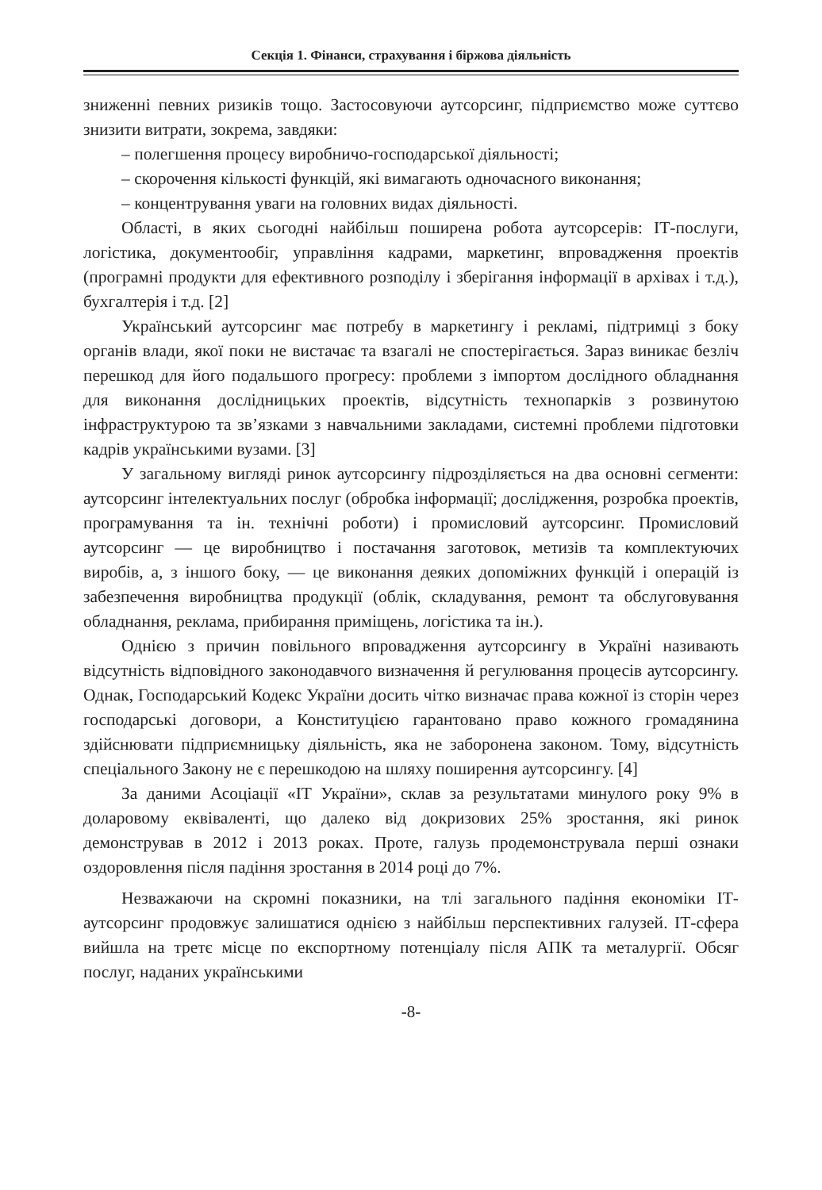Секція 1. Фінанси, страхування і біржова діяльність
зниженні певних ризиків тощо. Застосовуючи аутсорсинг, підприємство може суттєво знизити витрати, зокрема, завдяки:
– полегшення процесу виробничо-господарської діяльності;
– скорочення кількості функцій, які вимагають одночасного виконання;
– концентрування уваги на головних видах діяльності.
Області, в яких сьогодні найбільш поширена робота аутсорсерів: ІТ-послуги, логістика, документообіг, управління кадрами, маркетинг, впровадження проектів (програмні продукти для ефективного розподілу і зберігання інформації в архівах і т.д.), бухгалтерія і т.д. [2]
Український аутсорсинг має потребу в маркетингу і рекламі, підтримці з боку органів влади, якої поки не вистачає та взагалі не спостерігається. Зараз виникає безліч перешкод для його подальшого прогресу: проблеми з імпортом дослідного обладнання для виконання дослідницьких проектів, відсутність технопарків з розвинутою інфраструктурою та зв’язками з навчальними закладами, системні проблеми підготовки кадрів українськими вузами. [3]
У загальному вигляді ринок аутсорсингу підрозділяється на два основні сегменти: аутсорсинг інтелектуальних послуг (обробка інформації; дослідження, розробка проектів, програмування та ін. технічні роботи) і промисловий аутсорсинг. Промисловий аутсорсинг — це виробництво і постачання заготовок, метизів та комплектуючих виробів, а, з іншого боку, — це виконання деяких допоміжних функцій і операцій із забезпечення виробництва продукції (облік, складування, ремонт та обслуговування обладнання, реклама, прибирання приміщень, логістика та ін.).
Однією з причин повільного впровадження аутсорсингу в Україні називають відсутність відповідного законодавчого визначення й регулювання процесів аутсорсингу. Однак, Господарський Кодекс України досить чітко визначає права кожної із сторін через господарські договори, а Конституцією гарантовано право кожного громадянина здійснювати підприємницьку діяльність, яка не заборонена законом. Тому, відсутність спеціального Закону не є перешкодою на шляху поширення аутсорсингу. [4]
За даними Асоціації «ІТ України», склав за результатами минулого року 9% в доларовому еквіваленті, що далеко від докризових 25% зростання, які ринок демонстрував в 2012 і 2013 роках. Проте, галузь продемонструвала перші ознаки оздоровлення після падіння зростання в 2014 році до 7%.
Незважаючи на скромні показники, на тлі загального падіння економіки ІТ-аутсорсинг продовжує залишатися однією з найбільш перспективних галузей. ІТ-сфера вийшла на третє місце по експортному потенціалу після АПК та металургії. Обсяг послуг, наданих українськими
-8-